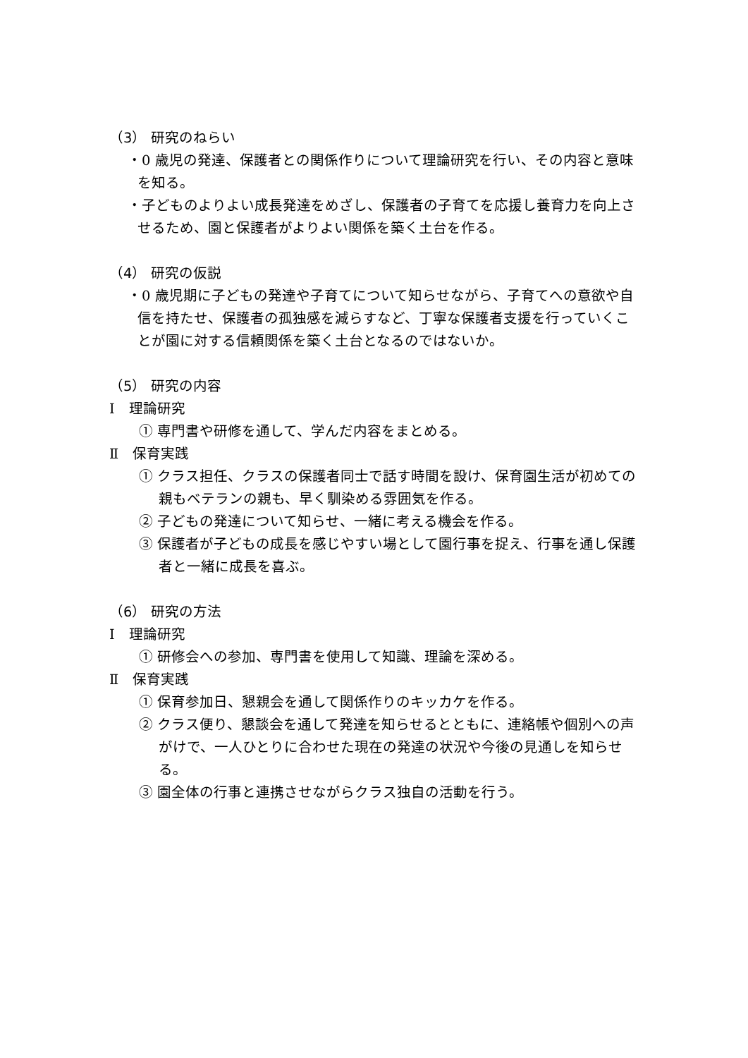（3） 研究のねらい
・0 歳児の発達、保護者との関係作りについて理論研究を行い、その内容と意味を知る。
・子どものよりよい成長発達をめざし、保護者の子育てを応援し養育力を向上させるため、園と保護者がよりよい関係を築く土台を作る。
（4） 研究の仮説
・0 歳児期に子どもの発達や子育てについて知らせながら、子育てへの意欲や自信を持たせ、保護者の孤独感を減らすなど、丁寧な保護者支援を行っていくことが園に対する信頼関係を築く土台となるのではないか。
（5） 研究の内容
Ⅰ　理論研究
① 専門書や研修を通して、学んだ内容をまとめる。
Ⅱ　保育実践
① クラス担任、クラスの保護者同士で話す時間を設け、保育園生活が初めての親もベテランの親も、早く馴染める雰囲気を作る。
② 子どもの発達について知らせ、一緒に考える機会を作る。
③ 保護者が子どもの成長を感じやすい場として園行事を捉え、行事を通し保護者と一緒に成長を喜ぶ。
（6） 研究の方法
Ⅰ　理論研究
① 研修会への参加、専門書を使用して知識、理論を深める。
Ⅱ　保育実践
① 保育参加日、懇親会を通して関係作りのキッカケを作る。
② クラス便り、懇談会を通して発達を知らせるとともに、連絡帳や個別への声がけで、一人ひとりに合わせた現在の発達の状況や今後の見通しを知らせる。
③ 園全体の行事と連携させながらクラス独自の活動を行う。